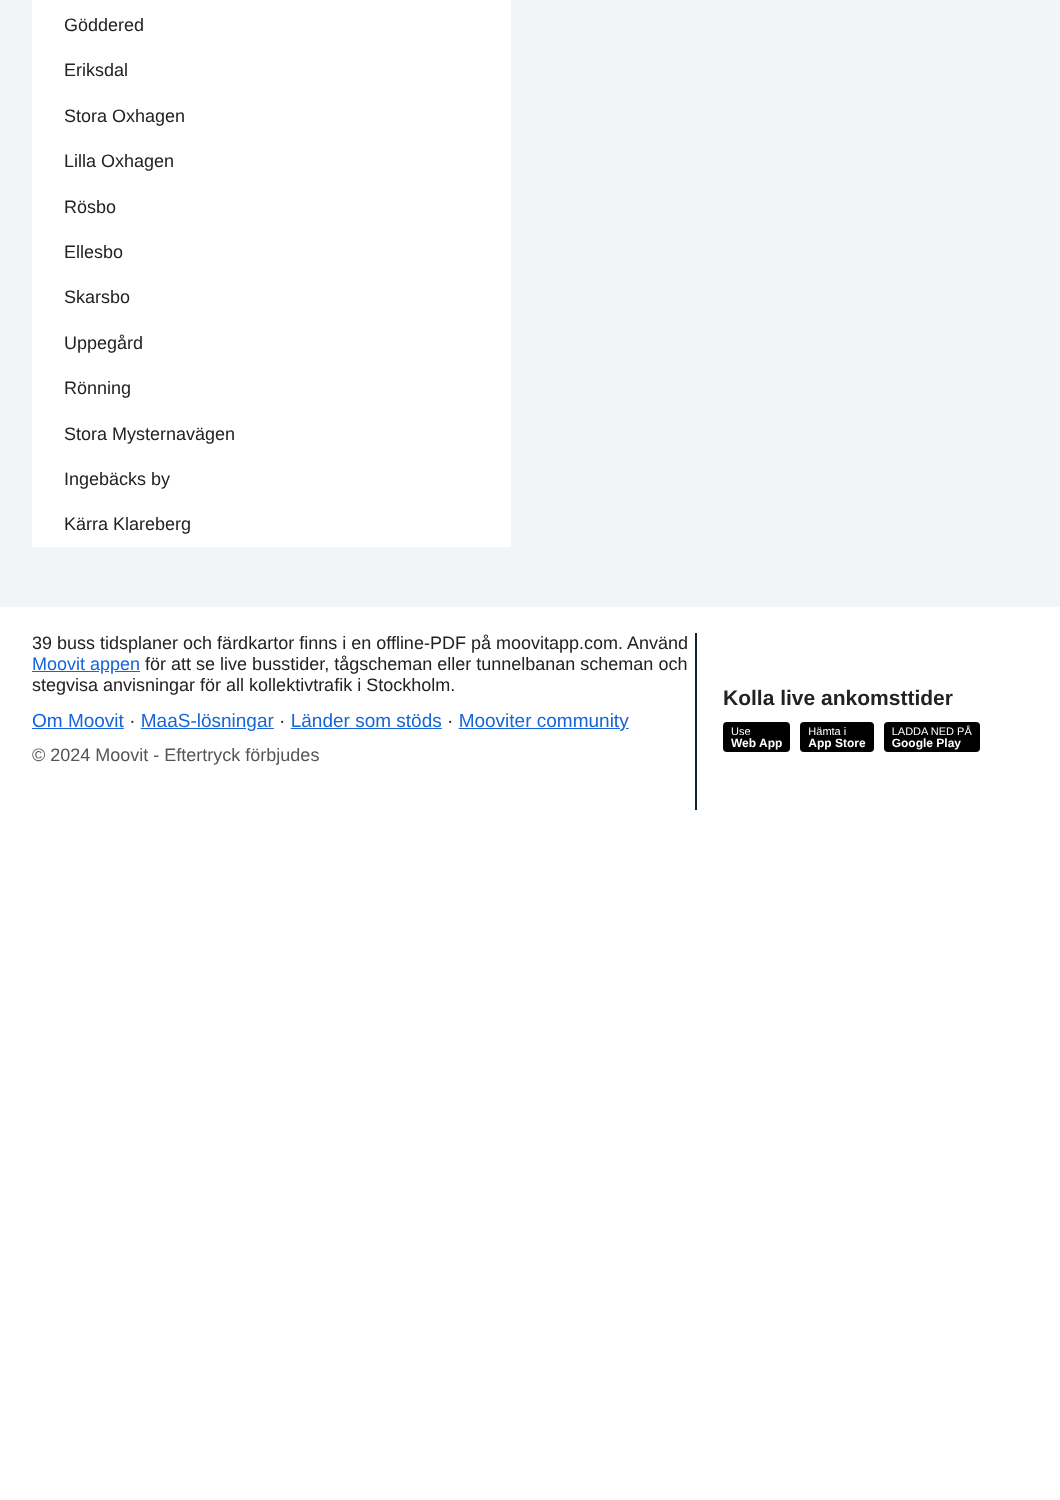Göddered
Eriksdal
Stora Oxhagen
Lilla Oxhagen
Rösbo
Ellesbo
Skarsbo
Uppegård
Rönning
Stora Mysternavägen
Ingebäcks by
Kärra Klareberg
39 buss tidsplaner och färdkartor finns i en offline-PDF på moovitapp.com. Använd Moovit appen för att se live busstider, tågscheman eller tunnelbanan scheman och stegvisa anvisningar för all kollektivtrafik i Stockholm.
Om Moovit · MaaS-lösningar · Länder som stöds · Mooviter community
© 2024 Moovit - Eftertryck förbjudes
Kolla live ankomsttider
Use Web App Hämta i App Store LADDA NED PÅ Google Play